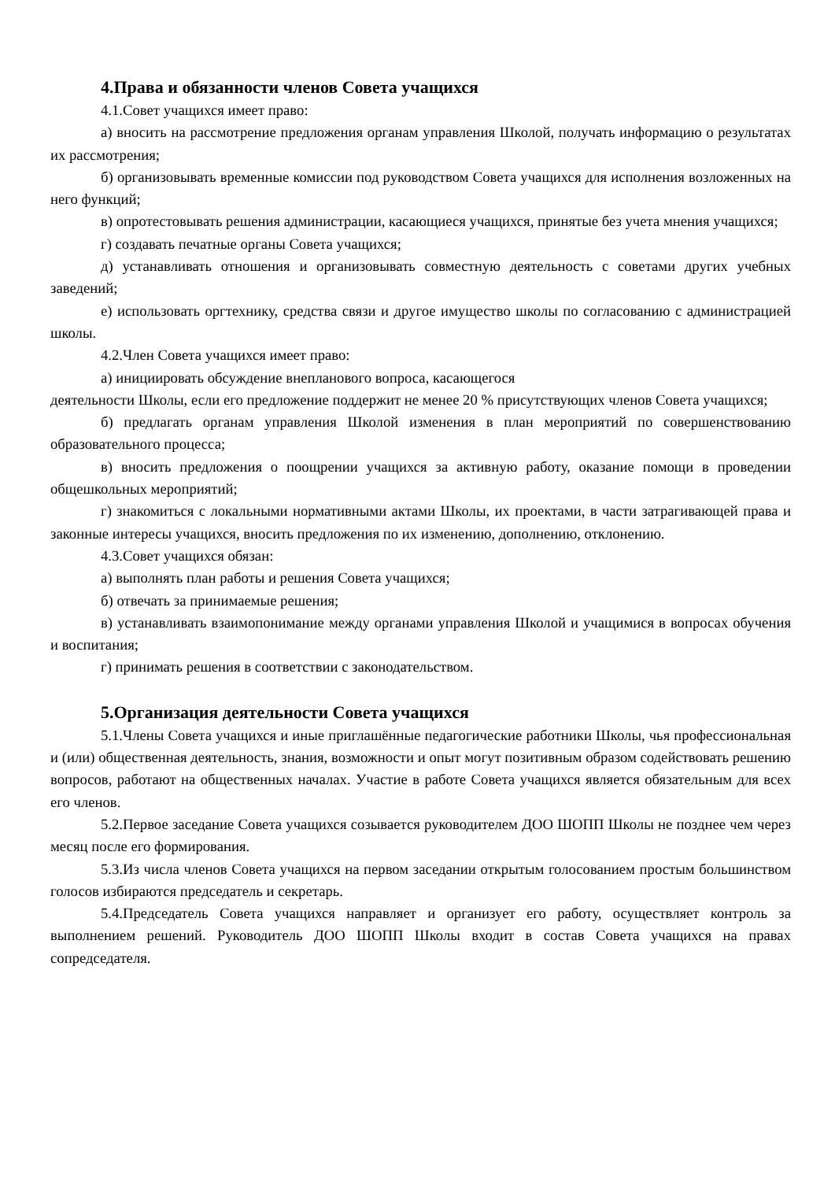4.Права и обязанности членов Совета учащихся
4.1.Совет учащихся имеет право:
а) вносить на рассмотрение предложения органам управления Школой, получать информацию о результатах их рассмотрения;
б) организовывать временные комиссии под руководством Совета учащихся для исполнения возложенных на него функций;
в) опротестовывать решения администрации, касающиеся учащихся, принятые без учета мнения учащихся;
г) создавать печатные органы Совета учащихся;
д) устанавливать отношения и организовывать совместную деятельность с советами других учебных заведений;
е) использовать оргтехнику, средства связи и другое имущество школы по согласованию с администрацией школы.
4.2.Член Совета учащихся имеет право:
а) инициировать обсуждение внепланового вопроса, касающегося
деятельности Школы, если его предложение поддержит не менее 20 % присутствующих членов Совета учащихся;
б) предлагать органам управления Школой изменения в план мероприятий по совершенствованию образовательного процесса;
в) вносить предложения о поощрении учащихся за активную работу, оказание помощи в проведении общешкольных мероприятий;
г) знакомиться с локальными нормативными актами Школы, их проектами, в части затрагивающей права и законные интересы учащихся, вносить предложения по их изменению, дополнению, отклонению.
4.3.Совет учащихся обязан:
а) выполнять план работы и решения Совета учащихся;
б) отвечать за принимаемые решения;
в) устанавливать взаимопонимание между органами управления Школой и учащимися в вопросах обучения и воспитания;
г) принимать решения в соответствии с законодательством.
5.Организация деятельности Совета учащихся
5.1.Члены Совета учащихся и иные приглашённые педагогические работники Школы, чья профессиональная и (или) общественная деятельность, знания, возможности и опыт могут позитивным образом содействовать решению вопросов, работают на общественных началах. Участие в работе Совета учащихся является обязательным для всех его членов.
5.2.Первое заседание Совета учащихся созывается руководителем ДОО ШОПП Школы не позднее чем через месяц после его формирования.
5.3.Из числа членов Совета учащихся на первом заседании открытым голосованием простым большинством голосов избираются председатель и секретарь.
5.4.Председатель Совета учащихся направляет и организует его работу, осуществляет контроль за выполнением решений. Руководитель ДОО ШОПП Школы входит в состав Совета учащихся на правах сопредседателя.